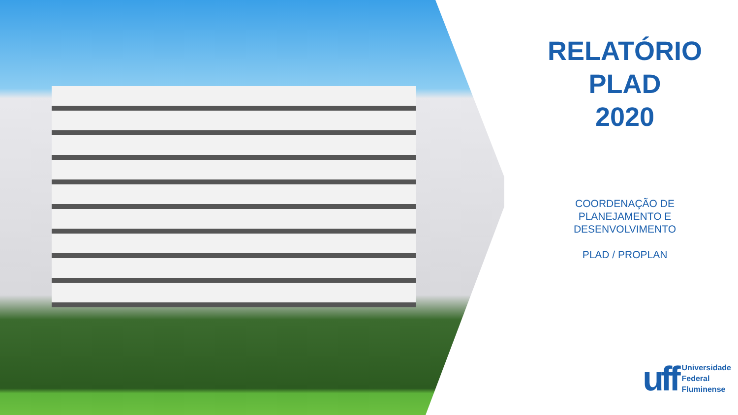RELATÓRIO
PLAD
2020
COORDENAÇÃO DE
PLANEJAMENTO E
DESENVOLVIMENTO
PLAD / PROPLAN
uff
Universidade
Federal
Fluminense